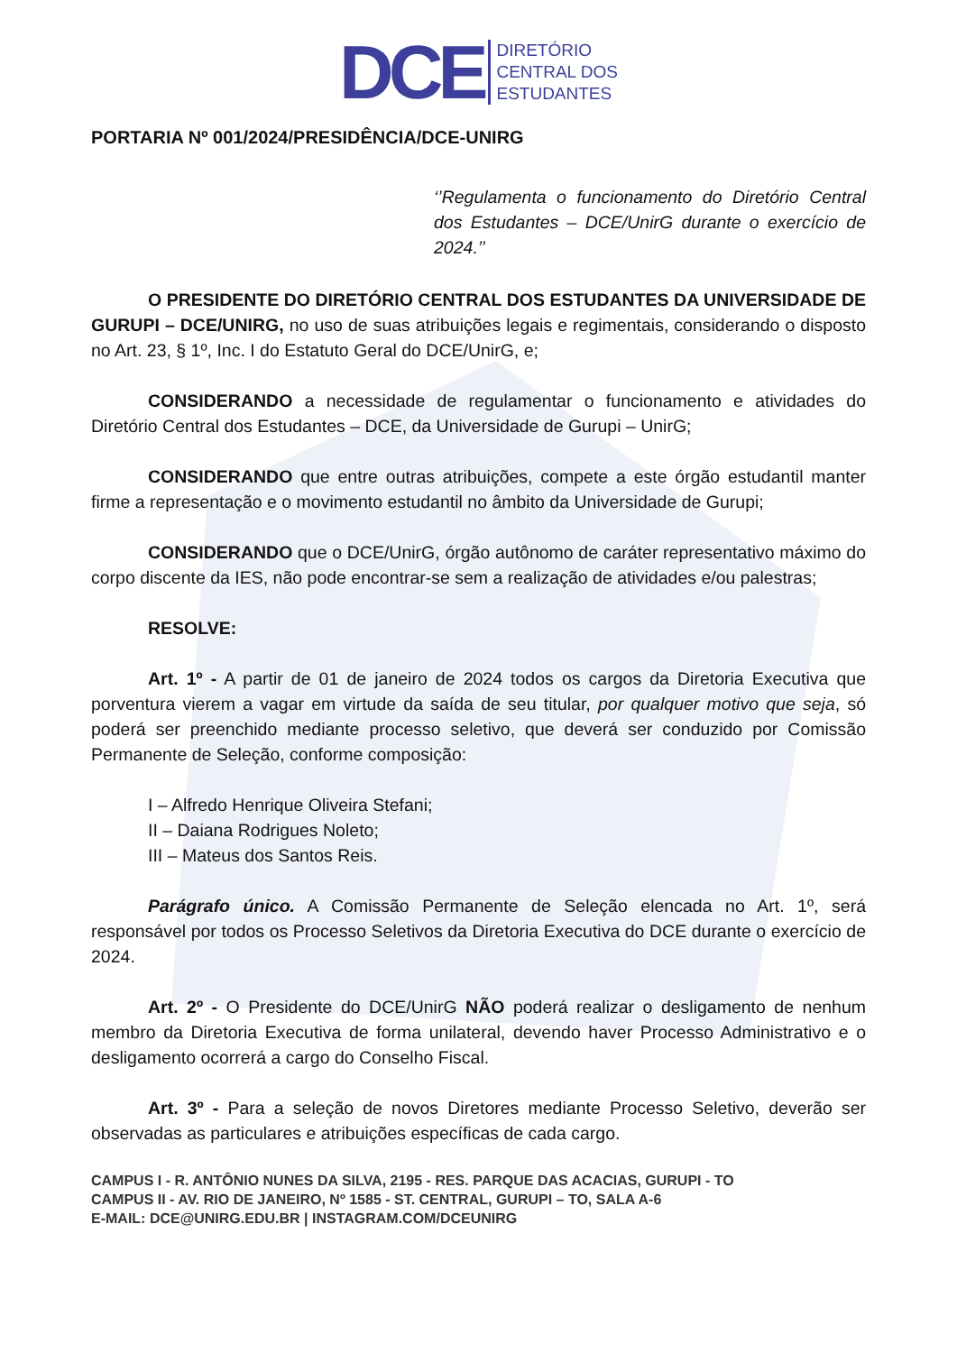DCE DIRETÓRIO
CENTRAL DOS
ESTUDANTES
PORTARIA Nº 001/2024/PRESIDÊNCIA/DCE-UNIRG
‘’Regulamenta o funcionamento do Diretório Central dos Estudantes – DCE/UnirG durante o exercício de 2024.’’
O PRESIDENTE DO DIRETÓRIO CENTRAL DOS ESTUDANTES DA UNIVERSIDADE DE GURUPI – DCE/UNIRG, no uso de suas atribuições legais e regimentais, considerando o disposto no Art. 23, § 1º, Inc. I do Estatuto Geral do DCE/UnirG, e;
CONSIDERANDO a necessidade de regulamentar o funcionamento e atividades do Diretório Central dos Estudantes – DCE, da Universidade de Gurupi – UnirG;
CONSIDERANDO que entre outras atribuições, compete a este órgão estudantil manter firme a representação e o movimento estudantil no âmbito da Universidade de Gurupi;
CONSIDERANDO que o DCE/UnirG, órgão autônomo de caráter representativo máximo do corpo discente da IES, não pode encontrar-se sem a realização de atividades e/ou palestras;
RESOLVE:
Art. 1º - A partir de 01 de janeiro de 2024 todos os cargos da Diretoria Executiva que porventura vierem a vagar em virtude da saída de seu titular, por qualquer motivo que seja, só poderá ser preenchido mediante processo seletivo, que deverá ser conduzido por Comissão Permanente de Seleção, conforme composição:
I – Alfredo Henrique Oliveira Stefani;
II – Daiana Rodrigues Noleto;
III – Mateus dos Santos Reis.
Parágrafo único. A Comissão Permanente de Seleção elencada no Art. 1º, será responsável por todos os Processo Seletivos da Diretoria Executiva do DCE durante o exercício de 2024.
Art. 2º - O Presidente do DCE/UnirG NÃO poderá realizar o desligamento de nenhum membro da Diretoria Executiva de forma unilateral, devendo haver Processo Administrativo e o desligamento ocorrerá a cargo do Conselho Fiscal.
Art. 3º - Para a seleção de novos Diretores mediante Processo Seletivo, deverão ser observadas as particulares e atribuições específicas de cada cargo.
CAMPUS I - R. ANTÔNIO NUNES DA SILVA, 2195 - RES. PARQUE DAS ACACIAS, GURUPI - TO
CAMPUS II - AV. RIO DE JANEIRO, Nº 1585 - ST. CENTRAL, GURUPI – TO, SALA A-6
E-MAIL: DCE@UNIRG.EDU.BR | INSTAGRAM.COM/DCEUNIRG